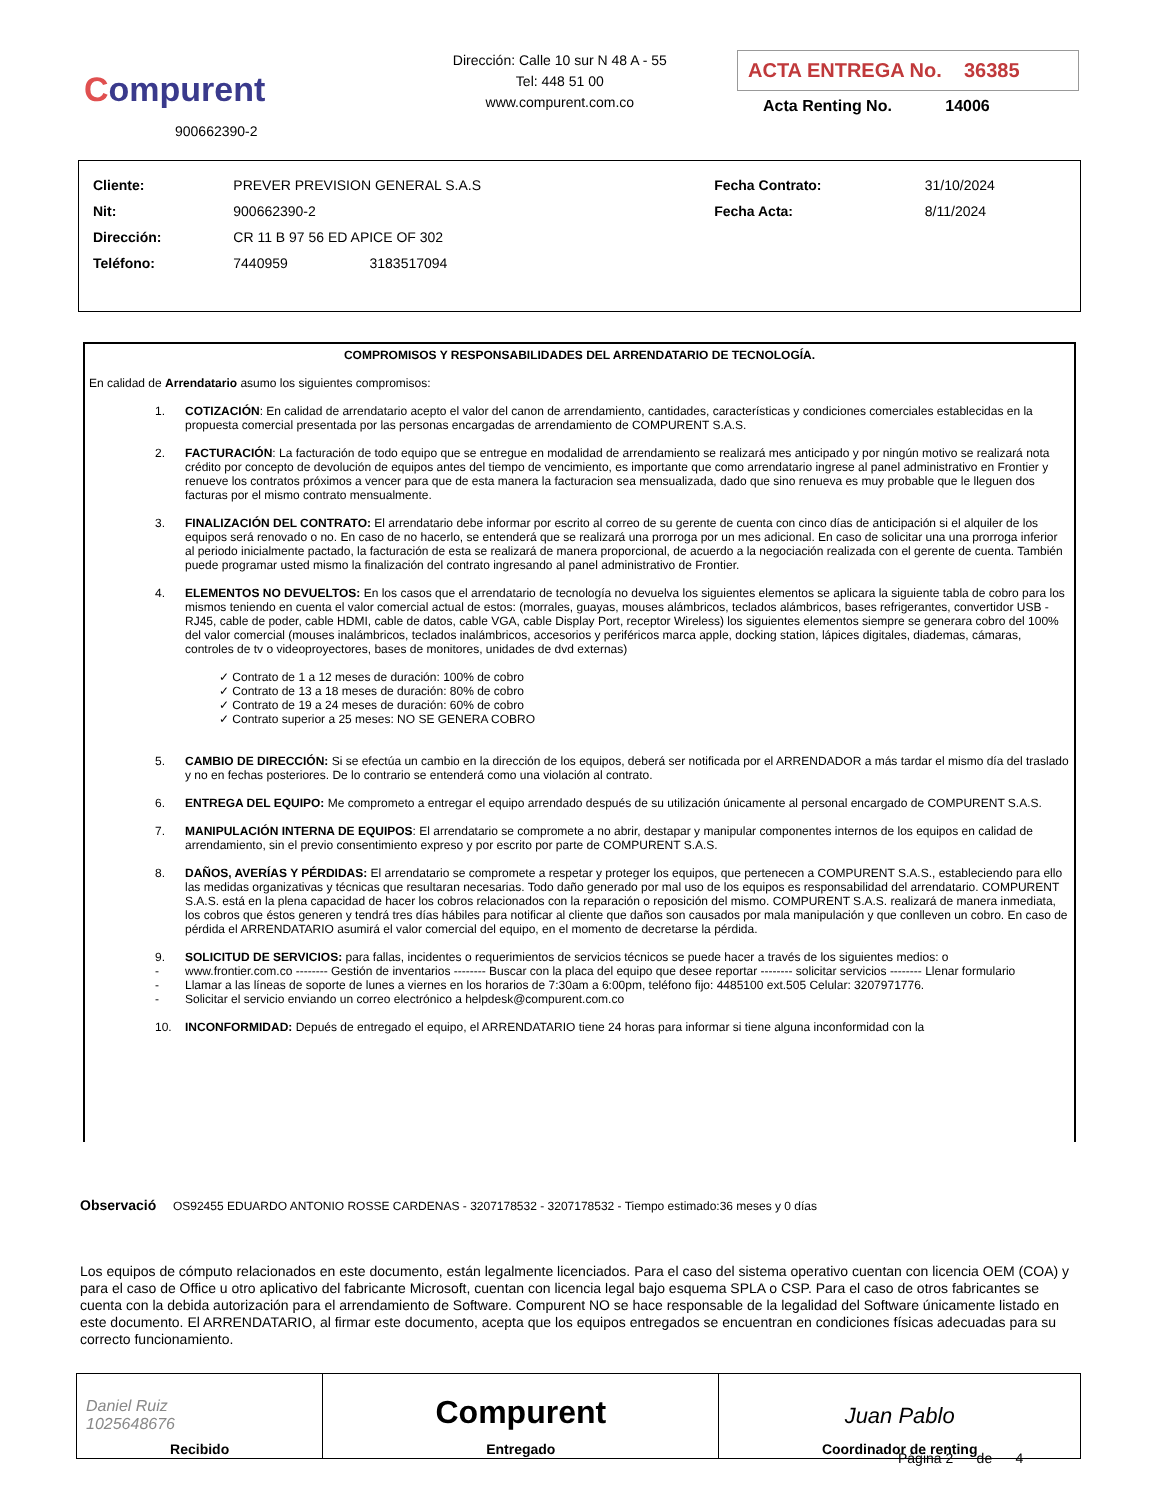Compurent
900662390-2
Dirección: Calle 10 sur N 48 A - 55
Tel: 448 51 00
www.compurent.com.co
ACTA ENTREGA No. 36385
Acta Renting No. 14006
| Cliente: | PREVER PREVISION GENERAL S.A.S | | Fecha Contrato: | 31/10/2024 |
| Nit: | 900662390-2 | | Fecha Acta: | 8/11/2024 |
| Dirección: | CR 11 B 97 56 ED APICE OF 302 | | | |
| Teléfono: | 7440959 3183517094 | | | |
COMPROMISOS Y RESPONSABILIDADES DEL ARRENDATARIO DE TECNOLOGÍA.
En calidad de Arrendatario asumo los siguientes compromisos:
1. COTIZACIÓN: En calidad de arrendatario acepto el valor del canon de arrendamiento, cantidades, características y condiciones comerciales establecidas en la propuesta comercial presentada por las personas encargadas de arrendamiento de COMPURENT S.A.S.
2. FACTURACIÓN: La facturación de todo equipo que se entregue en modalidad de arrendamiento se realizará mes anticipado y por ningún motivo se realizará nota crédito por concepto de devolución de equipos antes del tiempo de vencimiento, es importante que como arrendatario ingrese al panel administrativo en Frontier y renueve los contratos próximos a vencer para que de esta manera la facturacion sea mensualizada, dado que sino renueva es muy probable que le lleguen dos facturas por el mismo contrato mensualmente.
3. FINALIZACIÓN DEL CONTRATO: El arrendatario debe informar por escrito al correo de su gerente de cuenta con cinco días de anticipación si el alquiler de los equipos será renovado o no. En caso de no hacerlo, se entenderá que se realizará una prorroga por un mes adicional. En caso de solicitar una una prorroga inferior al periodo inicialmente pactado, la facturación de esta se realizará de manera proporcional, de acuerdo a la negociación realizada con el gerente de cuenta. También puede programar usted mismo la finalización del contrato ingresando al panel administrativo de Frontier.
4. ELEMENTOS NO DEVUELTOS: En los casos que el arrendatario de tecnología no devuelva los siguientes elementos se aplicara la siguiente tabla de cobro para los mismos teniendo en cuenta el valor comercial actual de estos: (morrales, guayas, mouses alámbricos, teclados alámbricos, bases refrigerantes, convertidor USB - RJ45, cable de poder, cable HDMI, cable de datos, cable VGA, cable Display Port, receptor Wireless) los siguientes elementos siempre se generara cobro del 100% del valor comercial (mouses inalámbricos, teclados inalámbricos, accesorios y periféricos marca apple, docking station, lápices digitales, diademas, cámaras, controles de tv o videoproyectores, bases de monitores, unidades de dvd externas)
✓ Contrato de 1 a 12 meses de duración: 100% de cobro
✓ Contrato de 13 a 18 meses de duración: 80% de cobro
✓ Contrato de 19 a 24 meses de duración: 60% de cobro
✓ Contrato superior a 25 meses: NO SE GENERA COBRO
5. CAMBIO DE DIRECCIÓN: Si se efectúa un cambio en la dirección de los equipos, deberá ser notificada por el ARRENDADOR a más tardar el mismo día del traslado y no en fechas posteriores. De lo contrario se entenderá como una violación al contrato.
6. ENTREGA DEL EQUIPO: Me comprometo a entregar el equipo arrendado después de su utilización únicamente al personal encargado de COMPURENT S.A.S.
7. MANIPULACIÓN INTERNA DE EQUIPOS: El arrendatario se compromete a no abrir, destapar y manipular componentes internos de los equipos en calidad de arrendamiento, sin el previo consentimiento expreso y por escrito por parte de COMPURENT S.A.S.
8. DAÑOS, AVERÍAS Y PÉRDIDAS: El arrendatario se compromete a respetar y proteger los equipos, que pertenecen a COMPURENT S.A.S., estableciendo para ello las medidas organizativas y técnicas que resultaran necesarias. Todo daño generado por mal uso de los equipos es responsabilidad del arrendatario. COMPURENT S.A.S. está en la plena capacidad de hacer los cobros relacionados con la reparación o reposición del mismo. COMPURENT S.A.S. realizará de manera inmediata, los cobros que éstos generen y tendrá tres días hábiles para notificar al cliente que daños son causados por mala manipulación y que conlleven un cobro. En caso de pérdida el ARRENDATARIO asumirá el valor comercial del equipo, en el momento de decretarse la pérdida.
9. SOLICITUD DE SERVICIOS: para fallas, incidentes o requerimientos de servicios técnicos se puede hacer a través de los siguientes medios: o
- www.frontier.com.co -------- Gestión de inventarios -------- Buscar con la placa del equipo que desee reportar -------- solicitar servicios -------- Llenar formulario
- Llamar a las líneas de soporte de lunes a viernes en los horarios de 7:30am a 6:00pm, teléfono fijo: 4485100 ext.505 Celular: 3207971776.
- Solicitar el servicio enviando un correo electrónico a helpdesk@compurent.com.co
10. INCONFORMIDAD: Depués de entregado el equipo, el ARRENDATARIO tiene 24 horas para informar si tiene alguna inconformidad con la
Observació OS92455 EDUARDO ANTONIO ROSSE CARDENAS - 3207178532 - 3207178532 - Tiempo estimado:36 meses y 0 días
Los equipos de cómputo relacionados en este documento, están legalmente licenciados. Para el caso del sistema operativo cuentan con licencia OEM (COA) y para el caso de Office u otro aplicativo del fabricante Microsoft, cuentan con licencia legal bajo esquema SPLA o CSP. Para el caso de otros fabricantes se cuenta con la debida autorización para el arrendamiento de Software. Compurent NO se hace responsable de la legalidad del Software únicamente listado en este documento. El ARRENDATARIO, al firmar este documento, acepta que los equipos entregados se encuentran en condiciones físicas adecuadas para su correcto funcionamiento.
| Daniel Ruiz 1025648676 Recibido | Compurent Entregado | Juan Pablo Coordinador de renting |
Página 2 de 4